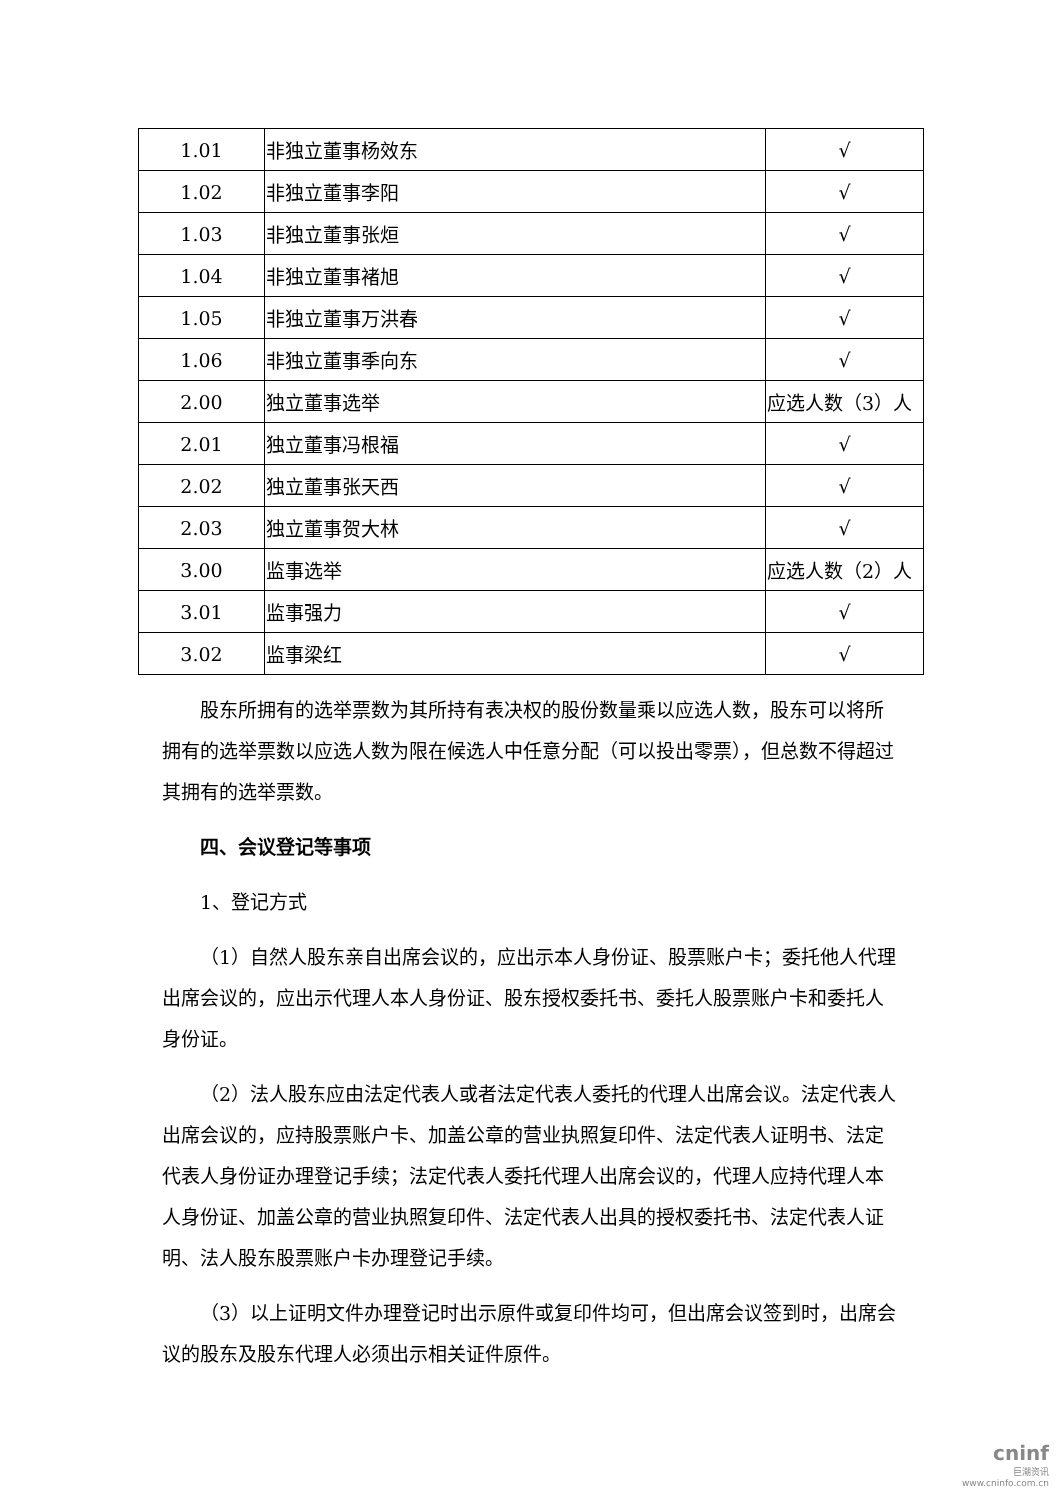| 1.01 | 非独立董事杨效东 | √ |
| 1.02 | 非独立董事李阳 | √ |
| 1.03 | 非独立董事张烜 | √ |
| 1.04 | 非独立董事褚旭 | √ |
| 1.05 | 非独立董事万洪春 | √ |
| 1.06 | 非独立董事季向东 | √ |
| 2.00 | 独立董事选举 | 应选人数（3）人 |
| 2.01 | 独立董事冯根福 | √ |
| 2.02 | 独立董事张天西 | √ |
| 2.03 | 独立董事贺大林 | √ |
| 3.00 | 监事选举 | 应选人数（2）人 |
| 3.01 | 监事强力 | √ |
| 3.02 | 监事梁红 | √ |
股东所拥有的选举票数为其所持有表决权的股份数量乘以应选人数，股东可以将所拥有的选举票数以应选人数为限在候选人中任意分配（可以投出零票），但总数不得超过其拥有的选举票数。
四、会议登记等事项
1、登记方式
（1）自然人股东亲自出席会议的，应出示本人身份证、股票账户卡；委托他人代理出席会议的，应出示代理人本人身份证、股东授权委托书、委托人股票账户卡和委托人身份证。
（2）法人股东应由法定代表人或者法定代表人委托的代理人出席会议。法定代表人出席会议的，应持股票账户卡、加盖公章的营业执照复印件、法定代表人证明书、法定代表人身份证办理登记手续；法定代表人委托代理人出席会议的，代理人应持代理人本人身份证、加盖公章的营业执照复印件、法定代表人出具的授权委托书、法定代表人证明、法人股东股票账户卡办理登记手续。
（3）以上证明文件办理登记时出示原件或复印件均可，但出席会议签到时，出席会议的股东及股东代理人必须出示相关证件原件。
cninf
巨潮资讯
www.cninfo.com.cn